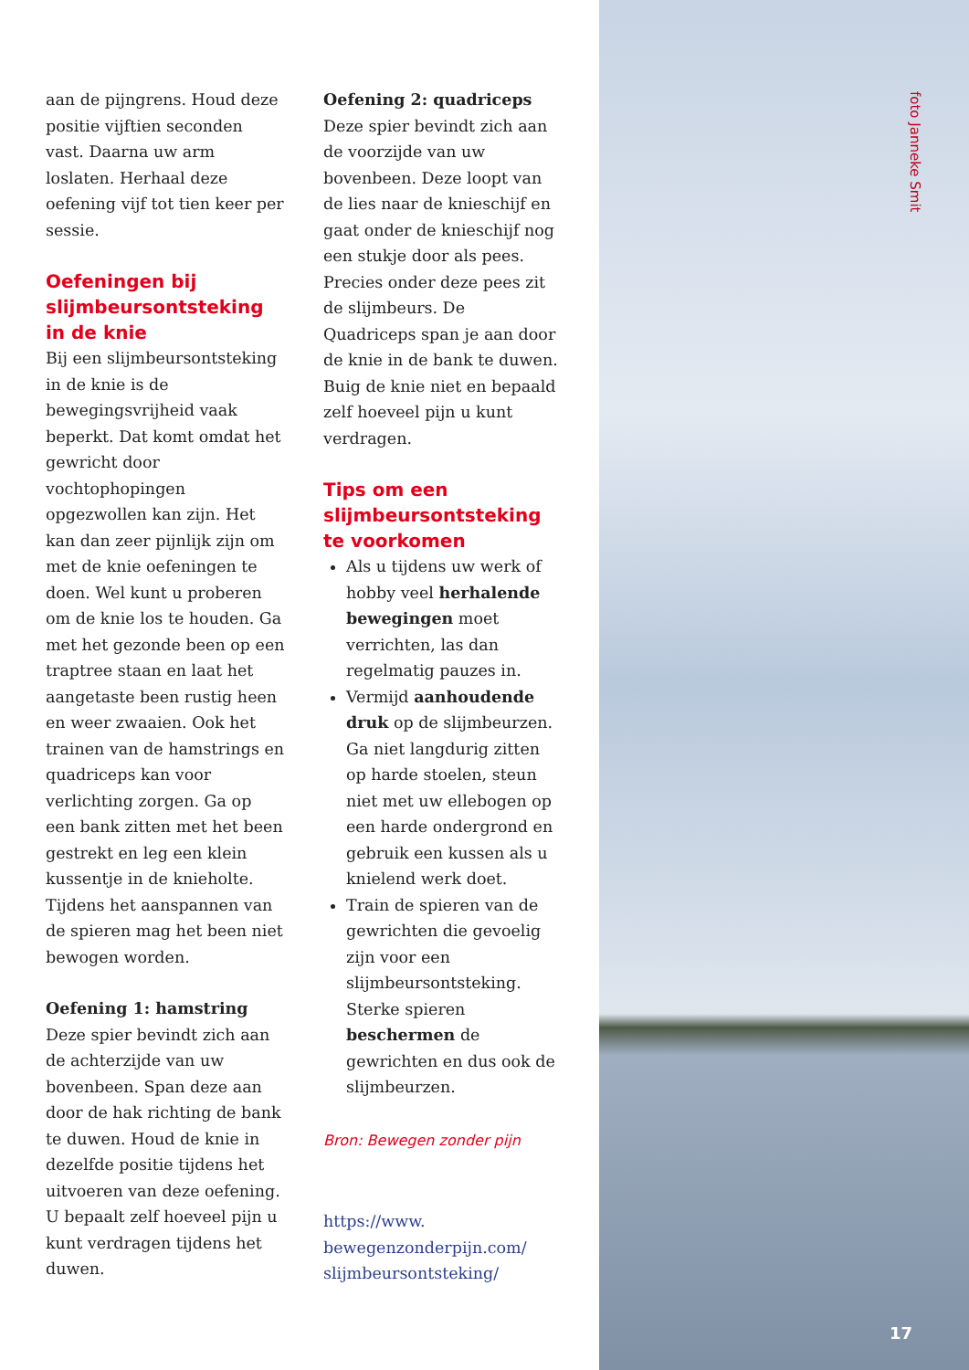aan de pijngrens. Houd deze positie vijftien seconden vast. Daarna uw arm loslaten. Herhaal deze oefening vijf tot tien keer per sessie.
Oefeningen bij slijmbeursontsteking in de knie
Bij een slijmbeursontsteking in de knie is de bewegingsvrijheid vaak beperkt. Dat komt omdat het gewricht door vochtophopingen opgezwollen kan zijn. Het kan dan zeer pijnlijk zijn om met de knie oefeningen te doen. Wel kunt u proberen om de knie los te houden. Ga met het gezonde been op een traptree staan en laat het aangetaste been rustig heen en weer zwaaien. Ook het trainen van de hamstrings en quadriceps kan voor verlichting zorgen. Ga op een bank zitten met het been gestrekt en leg een klein kussentje in de knieholte. Tijdens het aanspannen van de spieren mag het been niet bewogen worden.
Oefening 1: hamstring
Deze spier bevindt zich aan de achterzijde van uw bovenbeen. Span deze aan door de hak richting de bank te duwen. Houd de knie in dezelfde positie tijdens het uitvoeren van deze oefening. U bepaalt zelf hoeveel pijn u kunt verdragen tijdens het duwen.
Oefening 2: quadriceps
Deze spier bevindt zich aan de voorzijde van uw bovenbeen. Deze loopt van de lies naar de knieschijf en gaat onder de knieschijf nog een stukje door als pees. Precies onder deze pees zit de slijmbeurs. De Quadriceps span je aan door de knie in de bank te duwen. Buig de knie niet en bepaald zelf hoeveel pijn u kunt verdragen.
Tips om een slijmbeursontsteking te voorkomen
Als u tijdens uw werk of hobby veel herhalende bewegingen moet verrichten, las dan regelmatig pauzes in.
Vermijd aanhoudende druk op de slijmbeurzen. Ga niet langdurig zitten op harde stoelen, steun niet met uw ellebogen op een harde ondergrond en gebruik een kussen als u knielend werk doet.
Train de spieren van de gewrichten die gevoelig zijn voor een slijmbeursontsteking. Sterke spieren beschermen de gewrichten en dus ook de slijmbeurzen.
Bron: Bewegen zonder pijn
https://www.
bewegenzonderpijn.com/
slijmbeursontsteking/
foto Janneke Smit
17